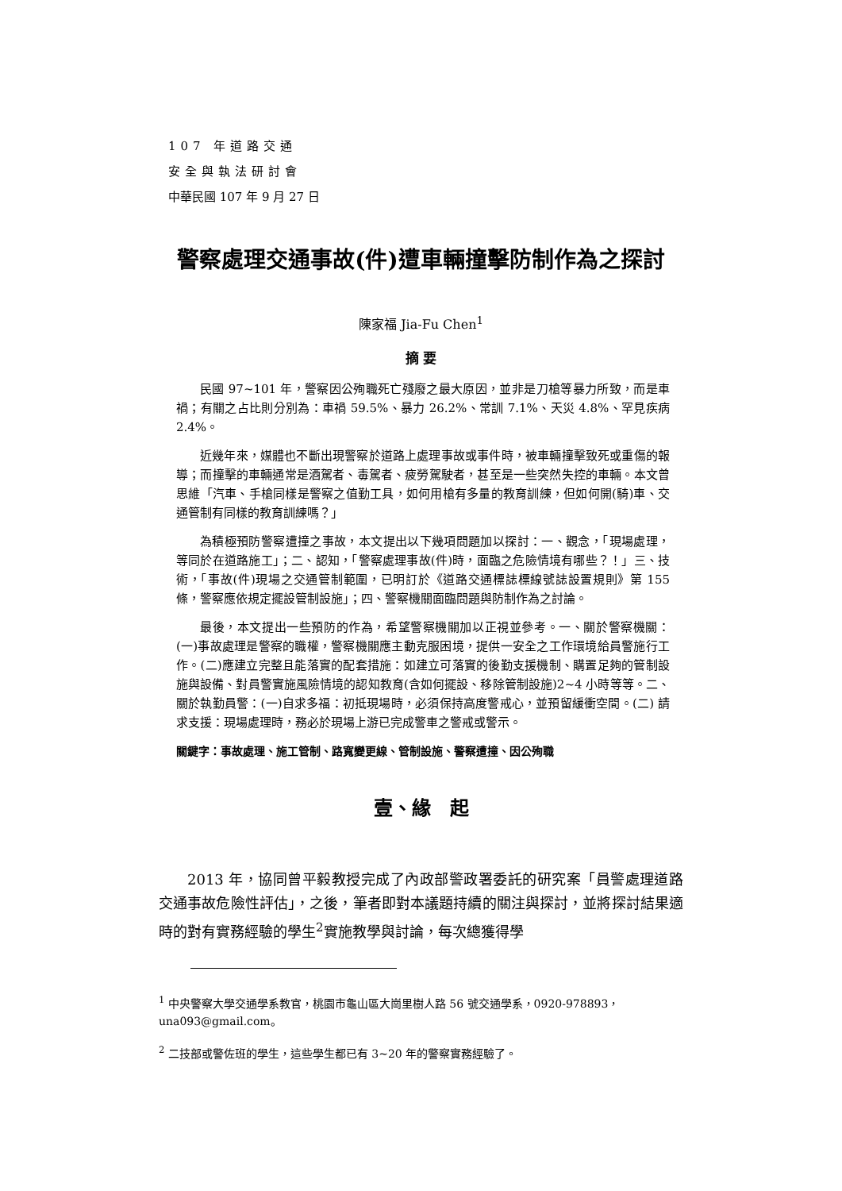107 年道路交通
安全與執法研討會
中華民國 107 年 9 月 27 日
警察處理交通事故(件)遭車輛撞擊防制作為之探討
陳家福 Jia-Fu Chen<sup>1</sup>
摘 要
民國 97~101 年，警察因公殉職死亡殘廢之最大原因，並非是刀槍等暴力所致，而是車禍；有關之占比則分別為：車禍 59.5%、暴力 26.2%、常訓 7.1%、天災 4.8%、罕見疾病 2.4%。
近幾年來，媒體也不斷出現警察於道路上處理事故或事件時，被車輛撞擊致死或重傷的報導；而撞擊的車輛通常是酒駕者、毒駕者、疲勞駕駛者，甚至是一些突然失控的車輛。本文曾思維「汽車、手槍同樣是警察之值勤工具，如何用槍有多量的教育訓練，但如何開(騎)車、交通管制有同樣的教育訓練嗎？」
為積極預防警察遭撞之事故，本文提出以下幾項問題加以探討：一、觀念，「現場處理，等同於在道路施工」；二、認知，「警察處理事故(件)時，面臨之危險情境有哪些？！」三、技術，「事故(件)現場之交通管制範圍，已明訂於《道路交通標誌標線號誌設置規則》第 155 條，警察應依規定擺設管制設施」；四、警察機關面臨問題與防制作為之討論。
最後，本文提出一些預防的作為，希望警察機關加以正視並參考。一、關於警察機關：(一)事故處理是警察的職權，警察機關應主動克服困境，提供一安全之工作環境給員警施行工作。(二)應建立完整且能落實的配套措施：如建立可落實的後勤支援機制、購置足夠的管制設施與設備、對員警實施風險情境的認知教育(含如何擺設、移除管制設施)2~4 小時等等。二、關於執勤員警：(一)自求多福：初抵現場時，必須保持高度警戒心，並預留緩衝空間。(二) 請求支援：現場處理時，務必於現場上游已完成警車之警戒或警示。
關鍵字：事故處理、施工管制、路寬變更線、管制設施、警察遭撞、因公殉職
壹、緣　起
2013 年，協同曾平毅教授完成了內政部警政署委託的研究案「員警處理道路交通事故危險性評估」，之後，筆者即對本議題持續的關注與探討，並將探討結果適時的對有實務經驗的學生<sup>2</sup>實施教學與討論，每次總獲得學
<sup>1</sup> 中央警察大學交通學系教官，桃園市龜山區大崗里樹人路 56 號交通學系，0920-978893，una093@gmail.com。
<sup>2</sup> 二技部或警佐班的學生，這些學生都已有 3~20 年的警察實務經驗了。